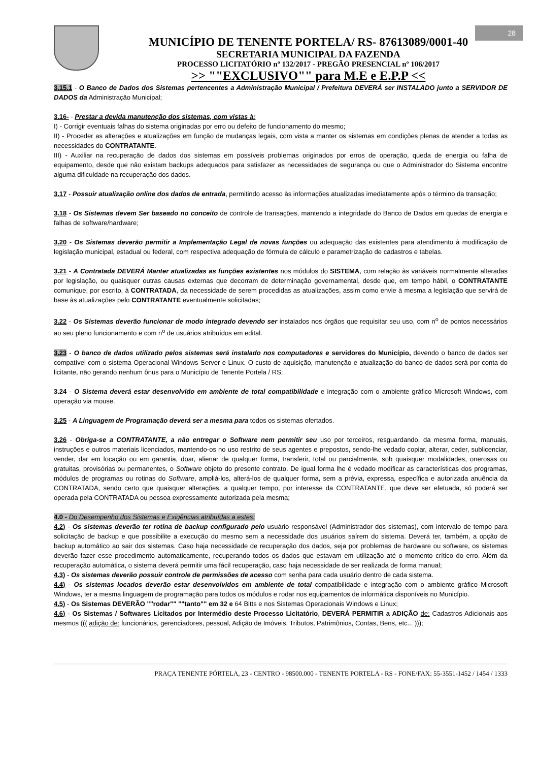28
MUNICÍPIO DE TENENTE PORTELA/ RS- 87613089/0001-40
SECRETARIA MUNICIPAL DA FAZENDA
PROCESSO LICITATÓRIO nº 132/2017 - PREGÃO PRESENCIAL nº 106/2017
>> ""EXCLUSIVO"" para M.E e E.P.P <<
3.15.1 - O Banco de Dados dos Sistemas pertencentes a Administração Municipal / Prefeitura DEVERÁ ser INSTALADO junto a SERVIDOR DE DADOS da Administração Municipal;
3.16- - Prestar a devida manutenção dos sistemas, com vistas à:
I) - Corrigir eventuais falhas do sistema originadas por erro ou defeito de funcionamento do mesmo;
II) - Proceder as alterações e atualizações em função de mudanças legais, com vista a manter os sistemas em condições plenas de atender a todas as necessidades do CONTRATANTE.
III) - Auxiliar na recuperação de dados dos sistemas em possíveis problemas originados por erros de operação, queda de energia ou falha de equipamento, desde que não existam backups adequados para satisfazer as necessidades de segurança ou que o Administrador do Sistema encontre alguma dificuldade na recuperação dos dados.
3.17 - Possuir atualização online dos dados de entrada, permitindo acesso às informações atualizadas imediatamente após o término da transação;
3.18 - Os Sistemas devem Ser baseado no conceito de controle de transações, mantendo a integridade do Banco de Dados em quedas de energia e falhas de software/hardware;
3.20 - Os Sistemas deverão permitir a Implementação Legal de novas funções ou adequação das existentes para atendimento à modificação de legislação municipal, estadual ou federal, com respectiva adequação de fórmula de cálculo e parametrização de cadastros e tabelas.
3.21 - A Contratada DEVERÁ Manter atualizadas as funções existentes nos módulos do SISTEMA, com relação às variáveis normalmente alteradas por legislação, ou quaisquer outras causas externas que decorram de determinação governamental, desde que, em tempo hábil, o CONTRATANTE comunique, por escrito, à CONTRATADA, da necessidade de serem procedidas as atualizações, assim como envie à mesma a legislação que servirá de base às atualizações pelo CONTRATANTE eventualmente solicitadas;
3.22 - Os Sistemas deverão funcionar de modo integrado devendo ser instalados nos órgãos que requisitar seu uso, com n<sup>o</sup> de pontos necessários ao seu pleno funcionamento e com n<sup>o</sup> de usuários atribuídos em edital.
3.23 - O banco de dados utilizado pelos sistemas será instalado nos computadores e servidores do Município, devendo o banco de dados ser compatível com o sistema Operacional Windows Server e Linux. O custo de aquisição, manutenção e atualização do banco de dados será por conta do licitante, não gerando nenhum ônus para o Município de Tenente Portela / RS;
3.24 - O Sistema deverá estar desenvolvido em ambiente de total compatibilidade e integração com o ambiente gráfico Microsoft Windows, com operação via mouse.
3.25 - A Linguagem de Programação deverá ser a mesma para todos os sistemas ofertados.
3.26 - Obriga-se a CONTRATANTE, a não entregar o Software nem permitir seu uso por terceiros, resguardando, da mesma forma, manuais, instruções e outros materiais licenciados, mantendo-os no uso restrito de seus agentes e prepostos, sendo-lhe vedado copiar, alterar, ceder, sublicenciar, vender, dar em locação ou em garantia, doar, alienar de qualquer forma, transferir, total ou parcialmente, sob quaisquer modalidades, onerosas ou gratuitas, provisórias ou permanentes, o Software objeto do presente contrato. De igual forma lhe é vedado modificar as características dos programas, módulos de programas ou rotinas do Software, ampliá-los, alterá-los de qualquer forma, sem a prévia, expressa, específica e autorizada anuência da CONTRATADA, sendo certo que quaisquer alterações, a qualquer tempo, por interesse da CONTRATANTE, que deve ser efetuada, só poderá ser operada pela CONTRATADA ou pessoa expressamente autorizada pela mesma;
4.0 - Do Desempenho dos Sistemas e Exigências atribuídas a estes:
4.2) - Os sistemas deverão ter rotina de backup configurado pelo usuário responsável (Administrador dos sistemas), com intervalo de tempo para solicitação de backup e que possibilite a execução do mesmo sem a necessidade dos usuários saírem do sistema. Deverá ter, também, a opção de backup automático ao sair dos sistemas. Caso haja necessidade de recuperação dos dados, seja por problemas de hardware ou software, os sistemas deverão fazer esse procedimento automaticamente, recuperando todos os dados que estavam em utilização até o momento crítico do erro. Além da recuperação automática, o sistema deverá permitir uma fácil recuperação, caso haja necessidade de ser realizada de forma manual;
4.3) - Os sistemas deverão possuir controle de permissões de acesso com senha para cada usuário dentro de cada sistema.
4.4) - Os sistemas locados deverão estar desenvolvidos em ambiente de total compatibilidade e integração com o ambiente gráfico Microsoft Windows, ter a mesma linguagem de programação para todos os módulos e rodar nos equipamentos de informática disponíveis no Município.
4.5) - Os Sistemas DEVERÃO ""rodar"" ""tanto"" em 32 e 64 Bitts e nos Sistemas Operacionais Windows e Linux;
4.6) - Os Sistemas / Softwares Licitados por Intermédio deste Processo Licitatório, DEVERÁ PERMITIR a ADIÇÃO de: Cadastros Adicionais aos mesmos ((( adição de: funcionários, gerenciadores, pessoal, Adição de Imóveis, Tributos, Patrimônios, Contas, Bens, etc... )));
PRAÇA TENENTE PÓRTELA, 23 - CENTRO - 98500.000 - TENENTE PORTELA - RS - FONE/FAX: 55-3551-1452 / 1454 / 1333